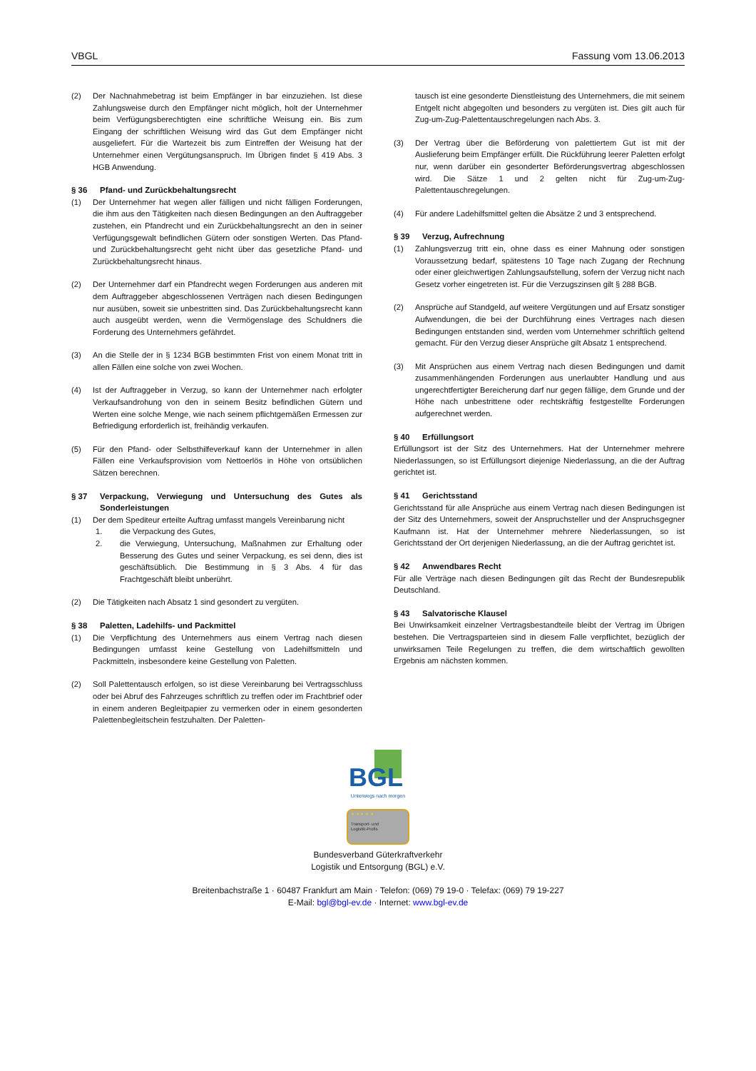VBGL Fassung vom 13.06.2013
(2) Der Nachnahmebetrag ist beim Empfänger in bar einzuziehen. Ist diese Zahlungsweise durch den Empfänger nicht möglich, holt der Unternehmer beim Verfügungsberechtigten eine schriftliche Weisung ein. Bis zum Eingang der schriftlichen Weisung wird das Gut dem Empfänger nicht ausgeliefert. Für die Wartezeit bis zum Eintreffen der Weisung hat der Unternehmer einen Vergütungsanspruch. Im Übrigen findet § 419 Abs. 3 HGB Anwendung.
§ 36 Pfand- und Zurückbehaltungsrecht
(1) Der Unternehmer hat wegen aller fälligen und nicht fälligen Forderungen, die ihm aus den Tätigkeiten nach diesen Bedingungen an den Auftraggeber zustehen, ein Pfandrecht und ein Zurückbehaltungsrecht an den in seiner Verfügungsgewalt befindlichen Gütern oder sonstigen Werten. Das Pfand- und Zurückbehaltungsrecht geht nicht über das gesetzliche Pfand- und Zurückbehaltungsrecht hinaus.
(2) Der Unternehmer darf ein Pfandrecht wegen Forderungen aus anderen mit dem Auftraggeber abgeschlossenen Verträgen nach diesen Bedingungen nur ausüben, soweit sie unbestritten sind. Das Zurückbehaltungsrecht kann auch ausgeübt werden, wenn die Vermögenslage des Schuldners die Forderung des Unternehmers gefährdet.
(3) An die Stelle der in § 1234 BGB bestimmten Frist von einem Monat tritt in allen Fällen eine solche von zwei Wochen.
(4) Ist der Auftraggeber in Verzug, so kann der Unternehmer nach erfolgter Verkaufsandrohung von den in seinem Besitz befindlichen Gütern und Werten eine solche Menge, wie nach seinem pflichtgemäßen Ermessen zur Befriedigung erforderlich ist, freihändig verkaufen.
(5) Für den Pfand- oder Selbsthilfeverkauf kann der Unternehmer in allen Fällen eine Verkaufsprovision vom Nettoerlös in Höhe von ortsüblichen Sätzen berechnen.
§ 37 Verpackung, Verwiegung und Untersuchung des Gutes als Sonderleistungen
(1) Der dem Spediteur erteilte Auftrag umfasst mangels Vereinbarung nicht
1. die Verpackung des Gutes,
2. die Verwiegung, Untersuchung, Maßnahmen zur Erhaltung oder Besserung des Gutes und seiner Verpackung, es sei denn, dies ist geschäftsüblich. Die Bestimmung in § 3 Abs. 4 für das Frachtgeschäft bleibt unberührt.
(2) Die Tätigkeiten nach Absatz 1 sind gesondert zu vergüten.
§ 38 Paletten, Ladehilfs- und Packmittel
(1) Die Verpflichtung des Unternehmers aus einem Vertrag nach diesen Bedingungen umfasst keine Gestellung von Ladehilfsmitteln und Packmitteln, insbesondere keine Gestellung von Paletten.
(2) Soll Palettentausch erfolgen, so ist diese Vereinbarung bei Vertragsschluss oder bei Abruf des Fahrzeuges schriftlich zu treffen oder im Frachtbrief oder in einem anderen Begleitpapier zu vermerken oder in einem gesonderten Palettenbegleitschein festzuhalten. Der Paletten-
tausch ist eine gesonderte Dienstleistung des Unternehmers, die mit seinem Entgelt nicht abgegolten und besonders zu vergüten ist. Dies gilt auch für Zug-um-Zug-Palettentauschregelungen nach Abs. 3.
(3) Der Vertrag über die Beförderung von palettiertem Gut ist mit der Auslieferung beim Empfänger erfüllt. Die Rückführung leerer Paletten erfolgt nur, wenn darüber ein gesonderter Beförderungsvertrag abgeschlossen wird. Die Sätze 1 und 2 gelten nicht für Zug-um-Zug-Palettentauschregelungen.
(4) Für andere Ladehilfsmittel gelten die Absätze 2 und 3 entsprechend.
§ 39 Verzug, Aufrechnung
(1) Zahlungsverzug tritt ein, ohne dass es einer Mahnung oder sonstigen Voraussetzung bedarf, spätestens 10 Tage nach Zugang der Rechnung oder einer gleichwertigen Zahlungsaufstellung, sofern der Verzug nicht nach Gesetz vorher eingetreten ist. Für die Verzugszinsen gilt § 288 BGB.
(2) Ansprüche auf Standgeld, auf weitere Vergütungen und auf Ersatz sonstiger Aufwendungen, die bei der Durchführung eines Vertrages nach diesen Bedingungen entstanden sind, werden vom Unternehmer schriftlich geltend gemacht. Für den Verzug dieser Ansprüche gilt Absatz 1 entsprechend.
(3) Mit Ansprüchen aus einem Vertrag nach diesen Bedingungen und damit zusammenhängenden Forderungen aus unerlaubter Handlung und aus ungerechtfertigter Bereicherung darf nur gegen fällige, dem Grunde und der Höhe nach unbestrittene oder rechtskräftig festgestellte Forderungen aufgerechnet werden.
§ 40 Erfüllungsort
Erfüllungsort ist der Sitz des Unternehmers. Hat der Unternehmer mehrere Niederlassungen, so ist Erfüllungsort diejenige Niederlassung, an die der Auftrag gerichtet ist.
§ 41 Gerichtsstand
Gerichtsstand für alle Ansprüche aus einem Vertrag nach diesen Bedingungen ist der Sitz des Unternehmers, soweit der Anspruchsteller und der Anspruchsgegner Kaufmann ist. Hat der Unternehmer mehrere Niederlassungen, so ist Gerichtsstand der Ort derjenigen Niederlassung, an die der Auftrag gerichtet ist.
§ 42 Anwendbares Recht
Für alle Verträge nach diesen Bedingungen gilt das Recht der Bundesrepublik Deutschland.
§ 43 Salvatorische Klausel
Bei Unwirksamkeit einzelner Vertragsbestandteile bleibt der Vertrag im Übrigen bestehen. Die Vertragsparteien sind in diesem Falle verpflichtet, bezüglich der unwirksamen Teile Regelungen zu treffen, die dem wirtschaftlich gewollten Ergebnis am nächsten kommen.
BGL
Unterwegs nach morgen
★ ★ ★ ★ ★
Transport- und
Logistik-Profis
Bundesverband Güterkraftverkehr
Logistik und Entsorgung (BGL) e.V.
Breitenbachstraße 1 · 60487 Frankfurt am Main · Telefon: (069) 79 19-0 · Telefax: (069) 79 19-227
E-Mail: bgl@bgl-ev.de · Internet: www.bgl-ev.de